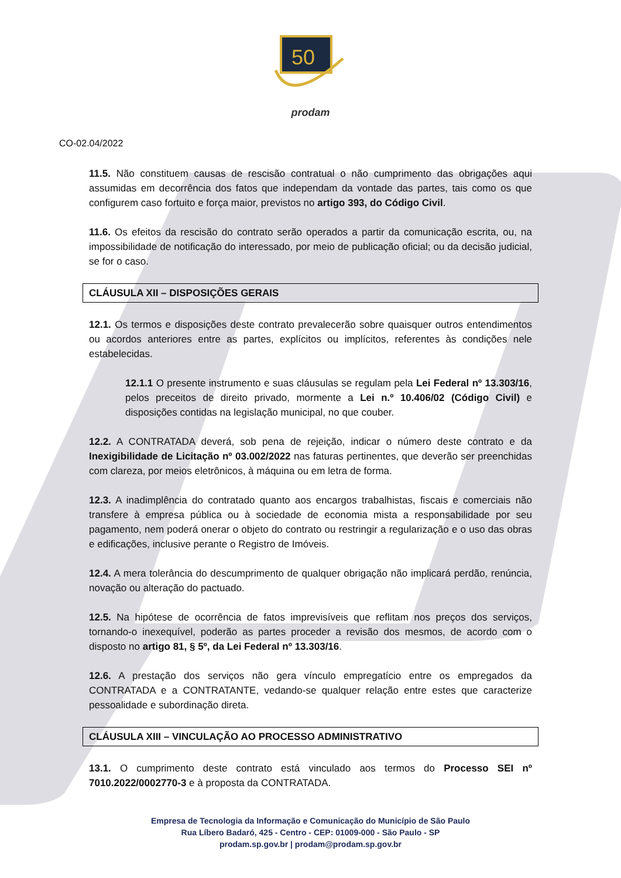50
prodam
CO-02.04/2022
11.5. Não constituem causas de rescisão contratual o não cumprimento das obrigações aqui assumidas em decorrência dos fatos que independam da vontade das partes, tais como os que configurem caso fortuito e força maior, previstos no artigo 393, do Código Civil.
11.6. Os efeitos da rescisão do contrato serão operados a partir da comunicação escrita, ou, na impossibilidade de notificação do interessado, por meio de publicação oficial; ou da decisão judicial, se for o caso.
CLÁUSULA XII – DISPOSIÇÕES GERAIS
12.1. Os termos e disposições deste contrato prevalecerão sobre quaisquer outros entendimentos ou acordos anteriores entre as partes, explícitos ou implícitos, referentes às condições nele estabelecidas.
12.1.1 O presente instrumento e suas cláusulas se regulam pela Lei Federal nº 13.303/16, pelos preceitos de direito privado, mormente a Lei n.º 10.406/02 (Código Civil) e disposições contidas na legislação municipal, no que couber.
12.2. A CONTRATADA deverá, sob pena de rejeição, indicar o número deste contrato e da Inexigibilidade de Licitação nº 03.002/2022 nas faturas pertinentes, que deverão ser preenchidas com clareza, por meios eletrônicos, à máquina ou em letra de forma.
12.3. A inadimplência do contratado quanto aos encargos trabalhistas, fiscais e comerciais não transfere à empresa pública ou à sociedade de economia mista a responsabilidade por seu pagamento, nem poderá onerar o objeto do contrato ou restringir a regularização e o uso das obras e edificações, inclusive perante o Registro de Imóveis.
12.4. A mera tolerância do descumprimento de qualquer obrigação não implicará perdão, renúncia, novação ou alteração do pactuado.
12.5. Na hipótese de ocorrência de fatos imprevisíveis que reflitam nos preços dos serviços, tornando-o inexequível, poderão as partes proceder a revisão dos mesmos, de acordo com o disposto no artigo 81, § 5º, da Lei Federal nº 13.303/16.
12.6. A prestação dos serviços não gera vínculo empregatício entre os empregados da CONTRATADA e a CONTRATANTE, vedando-se qualquer relação entre estes que caracterize pessoalidade e subordinação direta.
CLÁUSULA XIII – VINCULAÇÃO AO PROCESSO ADMINISTRATIVO
13.1. O cumprimento deste contrato está vinculado aos termos do Processo SEI nº 7010.2022/0002770-3 e à proposta da CONTRATADA.
Empresa de Tecnologia da Informação e Comunicação do Município de São Paulo
Rua Líbero Badaró, 425 - Centro - CEP: 01009-000 - São Paulo - SP
prodam.sp.gov.br | prodam@prodam.sp.gov.br